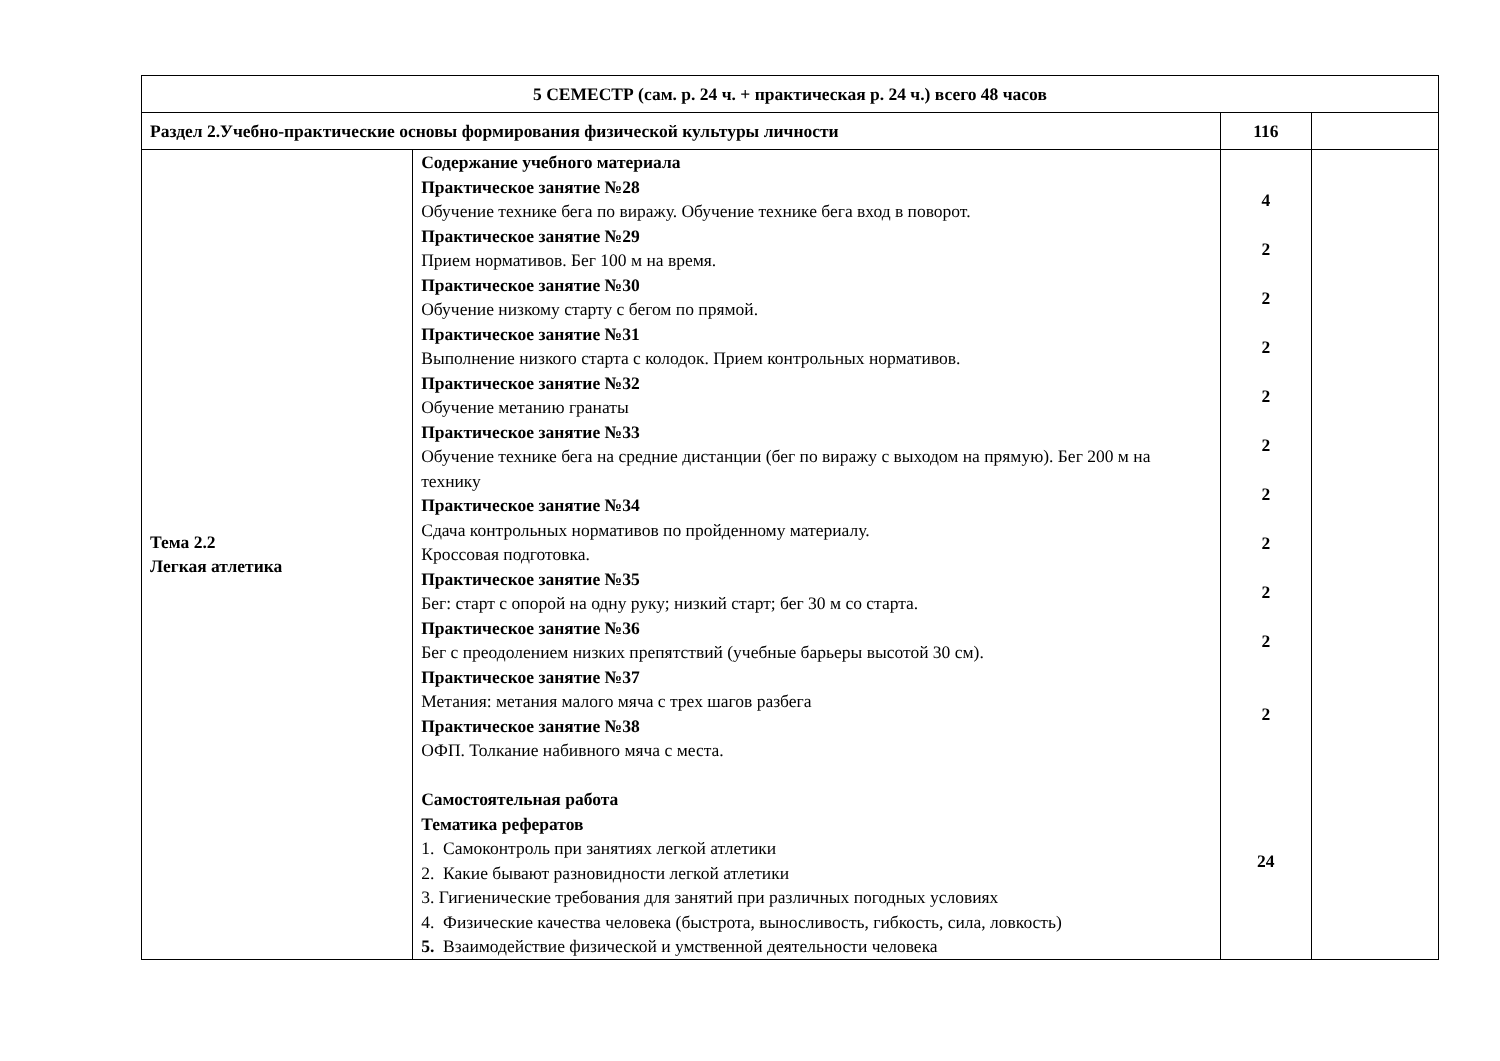| 5 СЕМЕСТР (сам. р. 24 ч. + практическая р. 24 ч.) всего 48 часов | | | |
| Раздел 2.Учебно-практические основы формирования физической культуры личности | | 116 | |
| Тема 2.2 Легкая атлетика | Содержание учебного материала Практическое занятие №28 Обучение технике бега по виражу. Обучение технике бега вход в поворот. Практическое занятие №29 Прием нормативов. Бег 100 м на время. Практическое занятие №30 Обучение низкому старту с бегом по прямой. Практическое занятие №31 Выполнение низкого старта с колодок. Прием контрольных нормативов. Практическое занятие №32 Обучение метанию гранаты Практическое занятие №33 Обучение технике бега на средние дистанции (бег по виражу с выходом на прямую). Бег 200 м на технику Практическое занятие №34 Сдача контрольных нормативов по пройденному материалу. Кроссовая подготовка. Практическое занятие №35 Бег: старт с опорой на одну руку; низкий старт; бег 30 м со старта. Практическое занятие №36 Бег с преодолением низких препятствий (учебные барьеры высотой 30 см). Практическое занятие №37 Метания: метания малого мяча с трех шагов разбега Практическое занятие №38 ОФП. Толкание набивного мяча с места. Самостоятельная работа Тематика рефератов 1. Самоконтроль при занятиях легкой атлетики 2. Какие бывают разновидности легкой атлетики 3. Гигиенические требования для занятий при различных погодных условиях 4. Физические качества человека (быстрота, выносливость, гибкость, сила, ловкость) 5. Взаимодействие физической и умственной деятельности человека | 4 2 2 2 2 2 2 2 2 2 2 24 | |